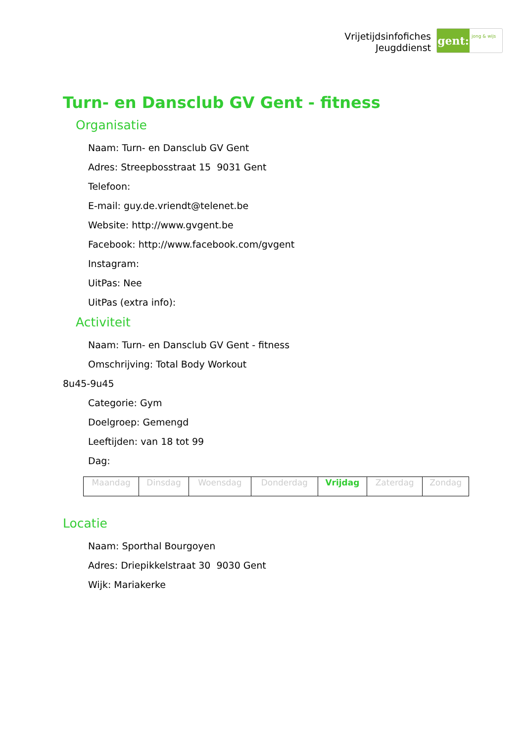Vrijetijdsinfofiches
Jeugddienst
gent:
jong & wijs
Turn- en Dansclub GV Gent - fitness
Organisatie
Naam: Turn- en Dansclub GV Gent
Adres: Streepbosstraat 15 9031 Gent
Telefoon:
E-mail: guy.de.vriendt@telenet.be
Website: http://www.gvgent.be
Facebook: http://www.facebook.com/gvgent
Instagram:
UitPas: Nee
UitPas (extra info):
Activiteit
Naam: Turn- en Dansclub GV Gent - fitness
Omschrijving: Total Body Workout
8u45-9u45
Categorie: Gym
Doelgroep: Gemengd
Leeftijden: van 18 tot 99
Dag:
| Maandag | Dinsdag | Woensdag | Donderdag | Vrijdag | Zaterdag | Zondag |
Locatie
Naam: Sporthal Bourgoyen
Adres: Driepikkelstraat 30 9030 Gent
Wijk: Mariakerke